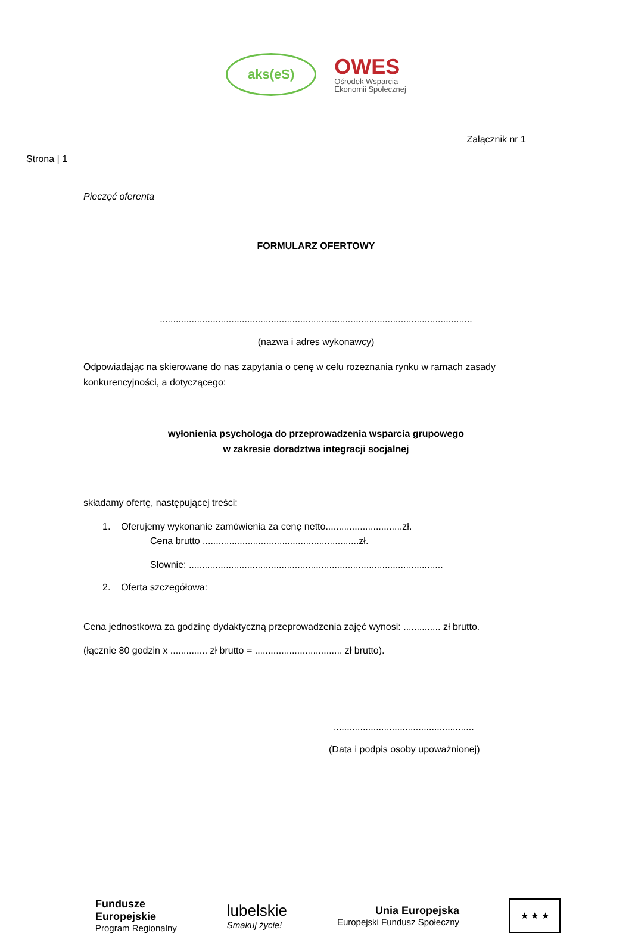aks(eS)
OWES
Ośrodek Wsparcia
Ekonomii Społecznej
Załącznik nr 1
Strona | 1
Pieczęć oferenta
FORMULARZ OFERTOWY
......................................................................................................................
(nazwa i adres wykonawcy)
Odpowiadając na skierowane do nas zapytania o cenę w celu rozeznania rynku w ramach zasady konkurencyjności, a dotyczącego:
wyłonienia psychologa do przeprowadzenia wsparcia grupowego
w zakresie doradztwa integracji socjalnej
składamy ofertę, następującej treści:
1. Oferujemy wykonanie zamówienia za cenę netto.............................zł.
Cena brutto ...........................................................zł.
Słownie: ................................................................................................
2. Oferta szczegółowa:
Cena jednostkowa za godzinę dydaktyczną przeprowadzenia zajęć wynosi: .............. zł brutto.
(łącznie 80 godzin x .............. zł brutto = ................................. zł brutto).
.....................................................
(Data i podpis osoby upoważnionej)
Fundusze
Europejskie
Program Regionalny
lubelskie
Smakuj życie!
Unia Europejska
Europejski Fundusz Społeczny
★ ★ ★